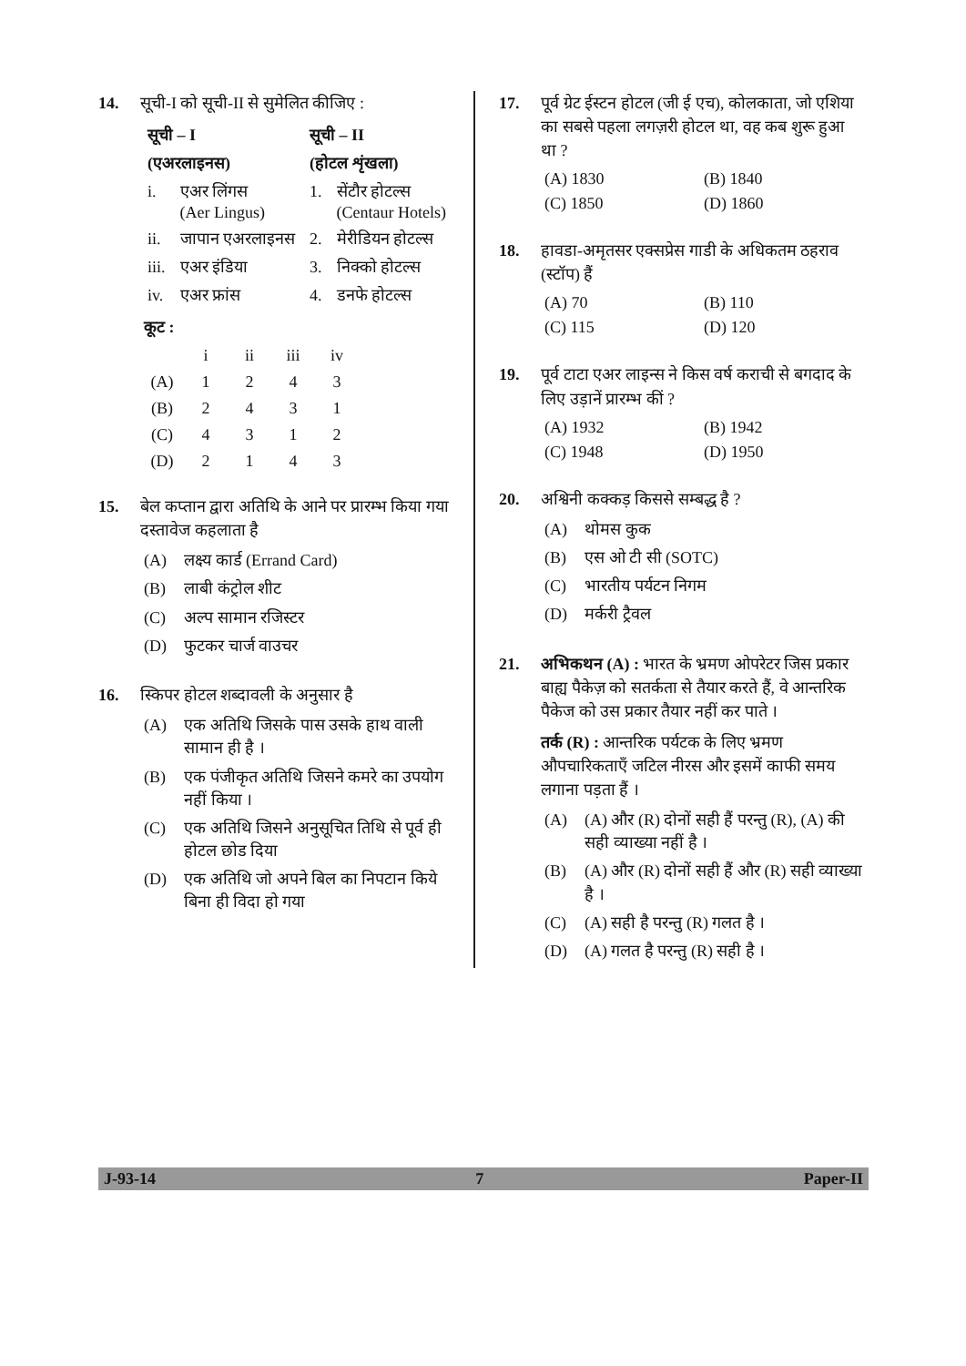14. सूची-I को सूची-II से सुमेलित कीजिए :
| सूची – I | | सूची – II | |
| --- | --- | --- | --- |
| (एअरलाइनस) | | (होटल शृंखला) | |
| i. | एअर लिंगस (Aer Lingus) | 1. | सेंटौर होटल्स (Centaur Hotels) |
| ii. | जापान एअरलाइनस | 2. | मेरीडियन होटल्स |
| iii. | एअर इंडिया | 3. | निक्को होटल्स |
| iv. | एअर फ्रांस | 4. | डनफे होटल्स |
कूट :
| | i | ii | iii | iv |
| (A) | 1 | 2 | 4 | 3 |
| (B) | 2 | 4 | 3 | 1 |
| (C) | 4 | 3 | 1 | 2 |
| (D) | 2 | 1 | 4 | 3 |
15. बेल कप्तान द्वारा अतिथि के आने पर प्रारम्भ किया गया दस्तावेज कहलाता है
(A) लक्ष्य कार्ड (Errand Card)
(B) लाबी कंट्रोल शीट
(C) अल्प सामान रजिस्टर
(D) फुटकर चार्ज वाउचर
16. स्किपर होटल शब्दावली के अनुसार है
(A) एक अतिथि जिसके पास उसके हाथ वाली सामान ही है ।
(B) एक पंजीकृत अतिथि जिसने कमरे का उपयोग नहीं किया ।
(C) एक अतिथि जिसने अनुसूचित तिथि से पूर्व ही होटल छोड दिया
(D) एक अतिथि जो अपने बिल का निपटान किये बिना ही विदा हो गया
17. पूर्व ग्रेट ईस्टन होटल (जी ई एच), कोलकाता, जो एशिया का सबसे पहला लगज़री होटल था, वह कब शुरू हुआ था ?
(A) 1830 (B) 1840
(C) 1850 (D) 1860
18. हावडा-अमृतसर एक्सप्रेस गाडी के अधिकतम ठहराव (स्टॉप) हैं
(A) 70 (B) 110
(C) 115 (D) 120
19. पूर्व टाटा एअर लाइन्स ने किस वर्ष कराची से बगदाद के लिए उड़ानें प्रारम्भ कीं ?
(A) 1932 (B) 1942
(C) 1948 (D) 1950
20. अश्विनी कक्कड़ किससे सम्बद्ध है ?
(A) थोमस कुक
(B) एस ओ टी सी (SOTC)
(C) भारतीय पर्यटन निगम
(D) मर्करी ट्रैवल
21. अभिकथन (A) : भारत के भ्रमण ओपरेटर जिस प्रकार बाह्य पैकेज़ को सतर्कता से तैयार करते हैं, वे आन्तरिक पैकेज को उस प्रकार तैयार नहीं कर पाते ।
तर्क (R) : आन्तरिक पर्यटक के लिए भ्रमण औपचारिकताएँ जटिल नीरस और इसमें काफी समय लगाना पड़ता हैं ।
(A) (A) और (R) दोनों सही हैं परन्तु (R), (A) की सही व्याख्या नहीं है ।
(B) (A) और (R) दोनों सही हैं और (R) सही व्याख्या है ।
(C) (A) सही है परन्तु (R) गलत है ।
(D) (A) गलत है परन्तु (R) सही है ।
J-93-14 7 Paper-II